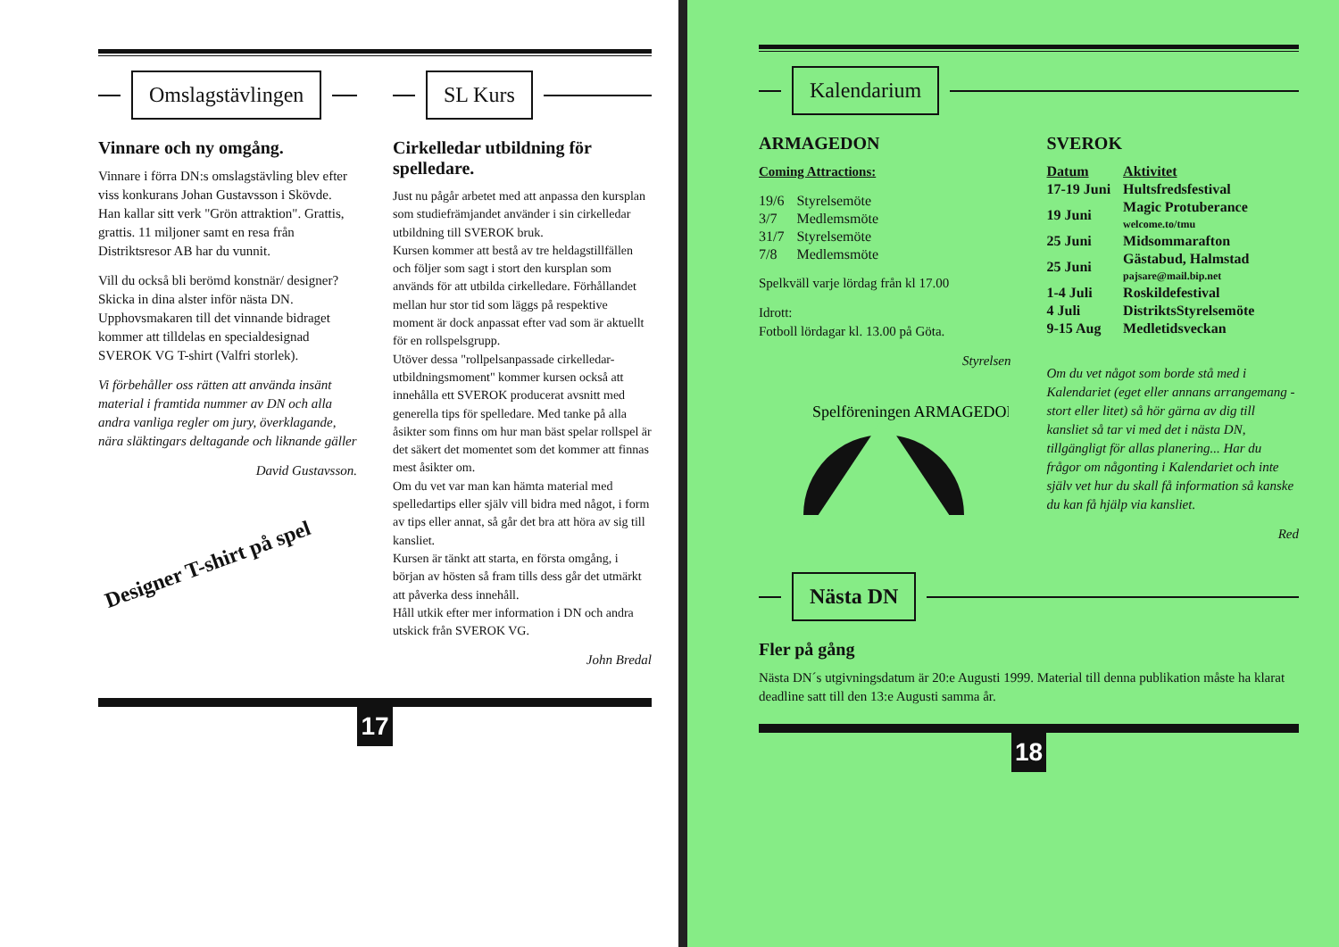Omslagstävlingen
Vinnare och ny omgång.
Vinnare i förra DN:s omslagstävling blev efter viss konkurans Johan Gustavsson i Skövde. Han kallar sitt verk "Grön attraktion". Grattis, grattis. 11 miljoner samt en resa från Distriktsresor AB har du vunnit.
Vill du också bli berömd konstnär/ designer? Skicka in dina alster inför nästa DN. Upphovsmakaren till det vinnande bidraget kommer att tilldelas en specialdesignad SVEROK VG T-shirt (Valfri storlek).
Vi förbehåller oss rätten att använda insänt material i framtida nummer av DN och alla andra vanliga regler om jury, överklagande, nära släktingars deltagande och liknande gäller
David Gustavsson.
Designer T-shirt på spel
SL Kurs
Cirkelledar utbildning för spelledare.
Just nu pågår arbetet med att anpassa den kursplan som studiefrämjandet använder i sin cirkelledar utbildning till SVEROK bruk.
Kursen kommer att bestå av tre heldagstillfällen och följer som sagt i stort den kursplan som används för att utbilda cirkelledare. Förhållandet mellan hur stor tid som läggs på respektive moment är dock anpassat efter vad som är aktuellt för en rollspelsgrupp.
Utöver dessa "rollpelsanpassade cirkelledar-utbildningsmoment" kommer kursen också att innehålla ett SVEROK producerat avsnitt med generella tips för spelledare. Med tanke på alla åsikter som finns om hur man bäst spelar rollspel är det säkert det momentet som det kommer att finnas mest åsikter om.
Om du vet var man kan hämta material med spelledartips eller själv vill bidra med något, i form av tips eller annat, så går det bra att höra av sig till kansliet.
Kursen är tänkt att starta, en första omgång, i början av hösten så fram tills dess går det utmärkt att påverka dess innehåll.
Håll utkik efter mer information i DN och andra utskick från SVEROK VG.
John Bredal
17
Kalendarium
ARMAGEDON
Coming Attractions:
| 19/6 | Styrelsemöte |
| 3/7 | Medlemsmöte |
| 31/7 | Styrelsemöte |
| 7/8 | Medlemsmöte |
Spelkväll varje lördag från kl 17.00
Idrott:
Fotboll lördagar kl. 13.00 på Göta.
Styrelsen
Spelföreningen ARMAGEDON
SVEROK
| Datum | Aktivitet |
| --- | --- |
| 17-19 Juni | Hultsfredsfestival |
| 19 Juni | Magic Protuberance welcome.to/tmu |
| 25 Juni | Midsommarafton |
| 25 Juni | Gästabud, Halmstad pajsare@mail.bip.net |
| 1-4 Juli | Roskildefestival |
| 4 Juli | DistriktsStyrelsemöte |
| 9-15 Aug | Medletidsveckan |
Om du vet något som borde stå med i Kalendariet (eget eller annans arrangemang - stort eller litet) så hör gärna av dig till kansliet så tar vi med det i nästa DN, tillgängligt för allas planering... Har du frågor om någonting i Kalendariet och inte själv vet hur du skall få information så kanske du kan få hjälp via kansliet.
Red
Nästa DN
Fler på gång
Nästa DN´s utgivningsdatum är 20:e Augusti 1999. Material till denna publikation måste ha klarat deadline satt till den 13:e Augusti samma år.
18